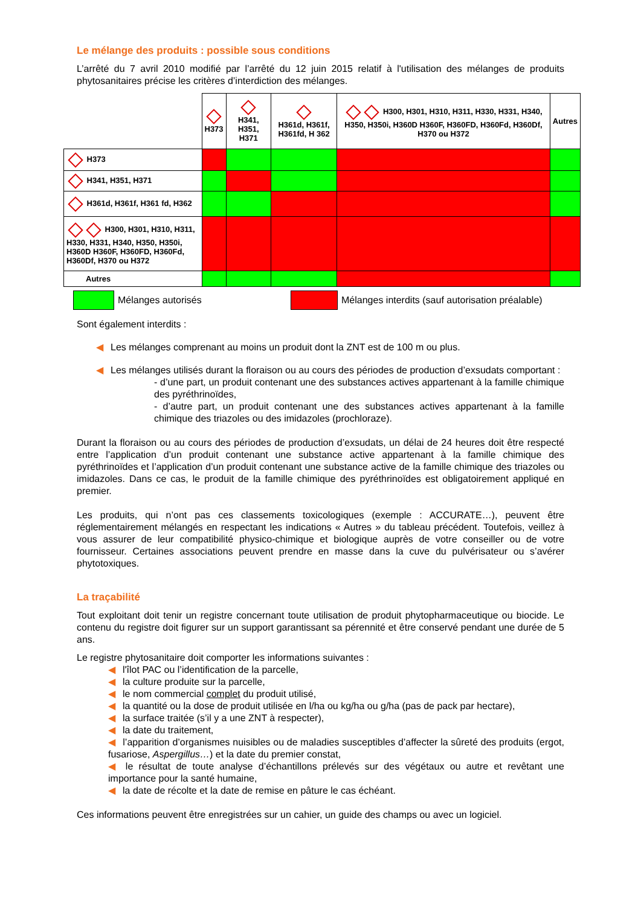Le mélange des produits : possible sous conditions
L’arrêté du 7 avril 2010 modifié par l’arrêté du 12 juin 2015 relatif à l'utilisation des mélanges de produits phytosanitaires précise les critères d’interdiction des mélanges.
| | H373 | H341, H351, H371 | H361d, H361f, H361fd, H 362 | H300, H301, H310, H311, H330, H331, H340, H350, H350i, H360D H360F, H360FD, H360Fd, H360Df, H370 ou H372 | Autres |
| --- | --- | --- | --- | --- | --- |
| H373 | | | | | |
| H341, H351, H371 | | | | | |
| H361d, H361f, H361 fd, H362 | | | | | |
| H300, H301, H310, H311, H330, H331, H340, H350, H350i, H360D H360F, H360FD, H360Fd, H360Df, H370 ou H372 | | | | | |
| Autres | | | | | |
Mélanges autorisés
Mélanges interdits (sauf autorisation préalable)
Sont également interdits :
◀ Les mélanges comprenant au moins un produit dont la ZNT est de 100 m ou plus.
◀ Les mélanges utilisés durant la floraison ou au cours des périodes de production d’exsudats comportant :
- d’une part, un produit contenant une des substances actives appartenant à la famille chimique des pyréthrinoïdes,
- d’autre part, un produit contenant une des substances actives appartenant à la famille chimique des triazoles ou des imidazoles (prochloraze).
Durant la floraison ou au cours des périodes de production d’exsudats, un délai de 24 heures doit être respecté entre l’application d’un produit contenant une substance active appartenant à la famille chimique des pyréthrinoïdes et l’application d’un produit contenant une substance active de la famille chimique des triazoles ou imidazoles. Dans ce cas, le produit de la famille chimique des pyréthrinoïdes est obligatoirement appliqué en premier.
Les produits, qui n’ont pas ces classements toxicologiques (exemple : ACCURATE…), peuvent être réglementairement mélangés en respectant les indications « Autres » du tableau précédent. Toutefois, veillez à vous assurer de leur compatibilité physico-chimique et biologique auprès de votre conseiller ou de votre fournisseur. Certaines associations peuvent prendre en masse dans la cuve du pulvérisateur ou s’avérer phytotoxiques.
La traçabilité
Tout exploitant doit tenir un registre concernant toute utilisation de produit phytopharmaceutique ou biocide. Le contenu du registre doit figurer sur un support garantissant sa pérennité et être conservé pendant une durée de 5 ans.
Le registre phytosanitaire doit comporter les informations suivantes :
◀ l'îlot PAC ou l’identification de la parcelle,
◀ la culture produite sur la parcelle,
◀ le nom commercial complet du produit utilisé,
◀ la quantité ou la dose de produit utilisée en l/ha ou kg/ha ou g/ha (pas de pack par hectare),
◀ la surface traitée (s’il y a une ZNT à respecter),
◀ la date du traitement,
◀ l’apparition d’organismes nuisibles ou de maladies susceptibles d’affecter la sûreté des produits (ergot, fusariose, Aspergillus…) et la date du premier constat,
◀ le résultat de toute analyse d’échantillons prélevés sur des végétaux ou autre et revêtant une importance pour la santé humaine,
◀ la date de récolte et la date de remise en pâture le cas échéant.
Ces informations peuvent être enregistrées sur un cahier, un guide des champs ou avec un logiciel.